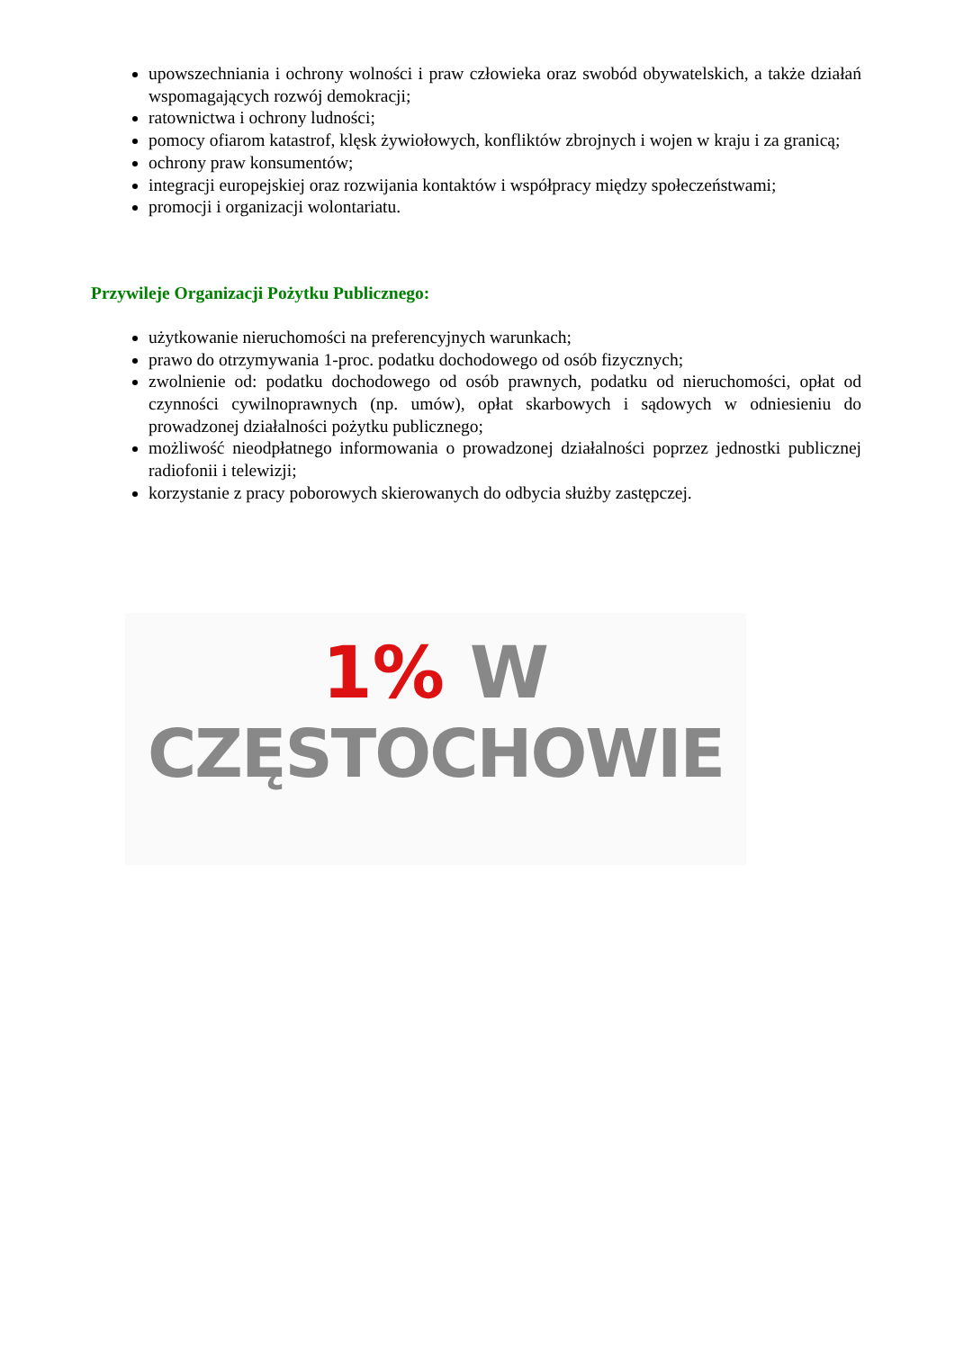upowszechniania i ochrony wolności i praw człowieka oraz swobód obywatelskich, a także działań wspomagających rozwój demokracji;
ratownictwa i ochrony ludności;
pomocy ofiarom katastrof, klęsk żywiołowych, konfliktów zbrojnych i wojen w kraju i za granicą;
ochrony praw konsumentów;
integracji europejskiej oraz rozwijania kontaktów i współpracy między społeczeństwami;
promocji i organizacji wolontariatu.
Przywileje Organizacji Pożytku Publicznego:
użytkowanie nieruchomości na preferencyjnych warunkach;
prawo do otrzymywania 1-proc. podatku dochodowego od osób fizycznych;
zwolnienie od: podatku dochodowego od osób prawnych, podatku od nieruchomości, opłat od czynności cywilnoprawnych (np. umów), opłat skarbowych i sądowych w odniesieniu do prowadzonej działalności pożytku publicznego;
możliwość nieodpłatnego informowania o prowadzonej działalności poprzez jednostki publicznej radiofonii i telewizji;
korzystanie z pracy poborowych skierowanych do odbycia służby zastępczej.
1% W
CZĘSTOCHOWIE